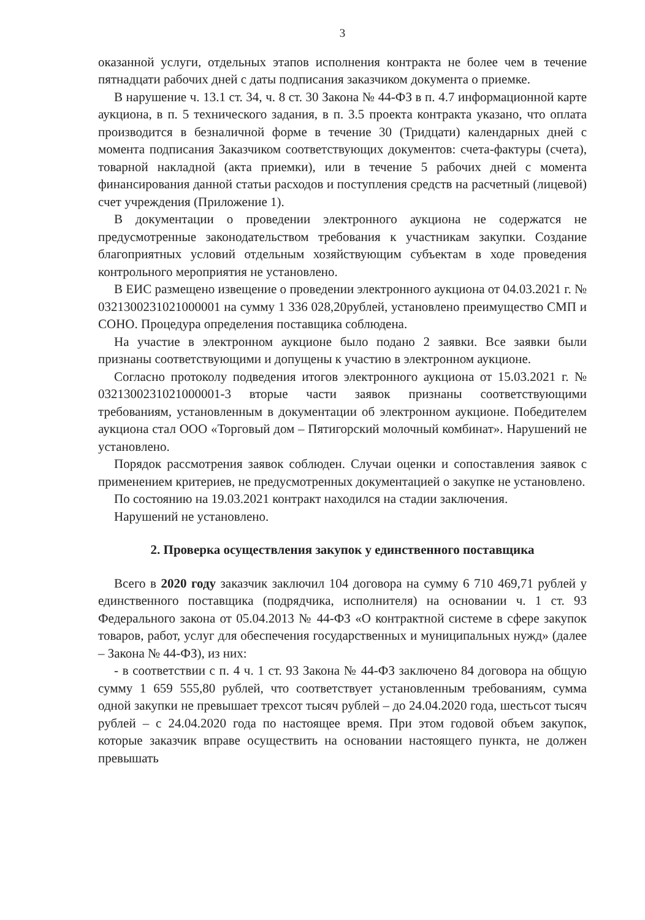3
оказанной услуги, отдельных этапов исполнения контракта не более чем в течение пятнадцати рабочих дней с даты подписания заказчиком документа о приемке.
В нарушение ч. 13.1 ст. 34, ч. 8 ст. 30 Закона № 44-ФЗ в п. 4.7 информационной карте аукциона, в п. 5 технического задания, в п. 3.5 проекта контракта указано, что оплата производится в безналичной форме в течение 30 (Тридцати) календарных дней с момента подписания Заказчиком соответствующих документов: счета-фактуры (счета), товарной накладной (акта приемки), или в течение 5 рабочих дней с момента финансирования данной статьи расходов и поступления средств на расчетный (лицевой) счет учреждения (Приложение 1).
В документации о проведении электронного аукциона не содержатся не предусмотренные законодательством требования к участникам закупки. Создание благоприятных условий отдельным хозяйствующим субъектам в ходе проведения контрольного мероприятия не установлено.
В ЕИС размещено извещение о проведении электронного аукциона от 04.03.2021 г. № 0321300231021000001 на сумму 1 336 028,20рублей, установлено преимущество СМП и СОНО. Процедура определения поставщика соблюдена.
На участие в электронном аукционе было подано 2 заявки. Все заявки были признаны соответствующими и допущены к участию в электронном аукционе.
Согласно протоколу подведения итогов электронного аукциона от 15.03.2021 г. № 0321300231021000001-3 вторые части заявок признаны соответствующими требованиям, установленным в документации об электронном аукционе. Победителем аукциона стал ООО «Торговый дом – Пятигорский молочный комбинат». Нарушений не установлено.
Порядок рассмотрения заявок соблюден. Случаи оценки и сопоставления заявок с применением критериев, не предусмотренных документацией о закупке не установлено.
По состоянию на 19.03.2021 контракт находился на стадии заключения.
Нарушений не установлено.
2. Проверка осуществления закупок у единственного поставщика
Всего в 2020 году заказчик заключил 104 договора на сумму 6 710 469,71 рублей у единственного поставщика (подрядчика, исполнителя) на основании ч. 1 ст. 93 Федерального закона от 05.04.2013 № 44-ФЗ «О контрактной системе в сфере закупок товаров, работ, услуг для обеспечения государственных и муниципальных нужд» (далее – Закона № 44-ФЗ), из них:
- в соответствии с п. 4 ч. 1 ст. 93 Закона № 44-ФЗ заключено 84 договора на общую сумму 1 659 555,80 рублей, что соответствует установленным требованиям, сумма одной закупки не превышает трехсот тысяч рублей – до 24.04.2020 года, шестьсот тысяч рублей – с 24.04.2020 года по настоящее время. При этом годовой объем закупок, которые заказчик вправе осуществить на основании настоящего пункта, не должен превышать